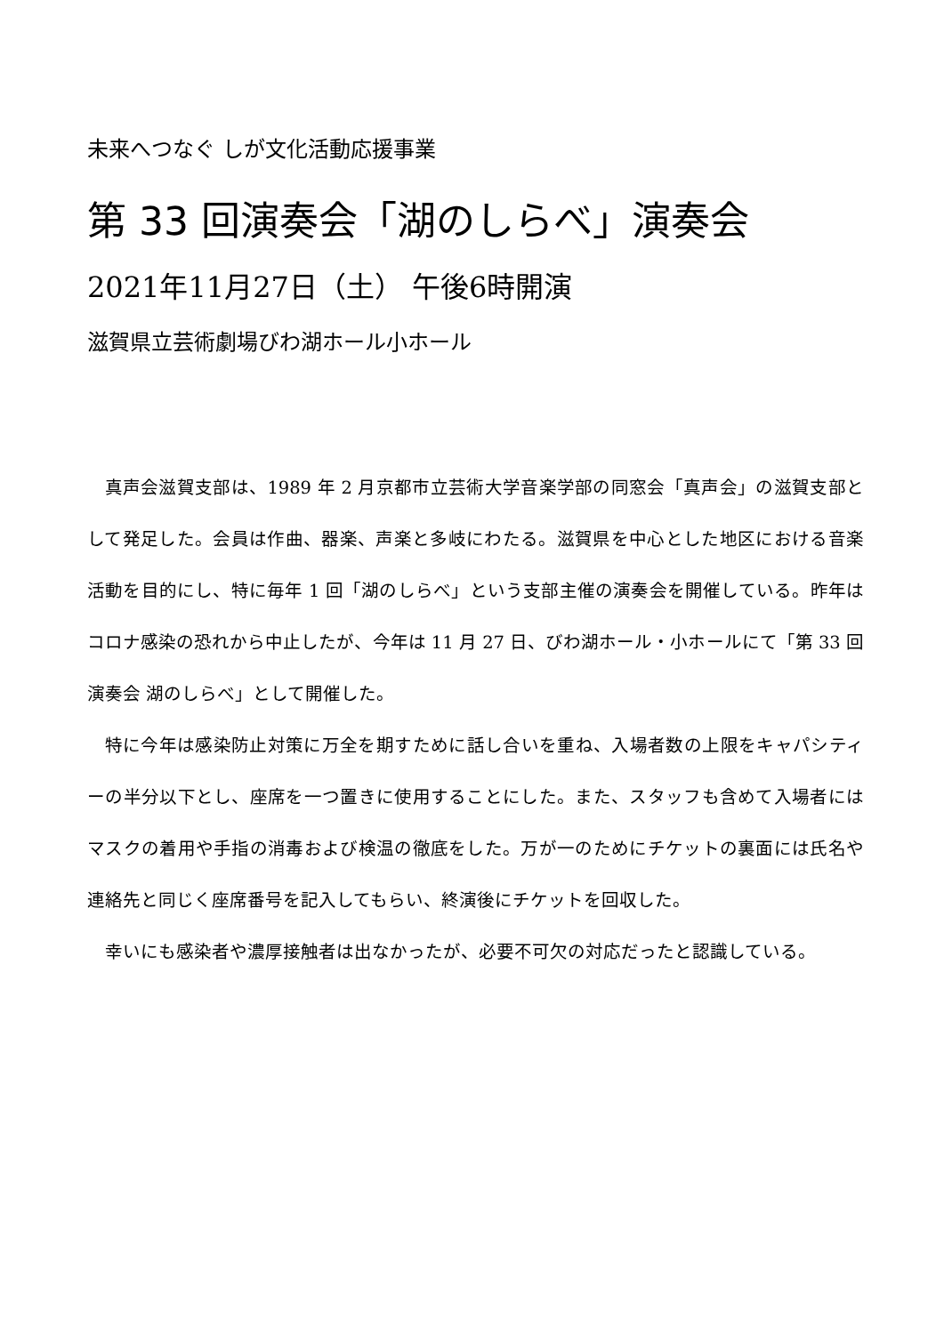未来へつなぐ しが文化活動応援事業
第 33 回演奏会「湖のしらべ」演奏会
2021年11月27日（土） 午後6時開演
滋賀県立芸術劇場びわ湖ホール小ホール
真声会滋賀支部は、1989 年 2 月京都市立芸術大学音楽学部の同窓会「真声会」の滋賀支部として発足した。会員は作曲、器楽、声楽と多岐にわたる。滋賀県を中心とした地区における音楽活動を目的にし、特に毎年 1 回「湖のしらべ」という支部主催の演奏会を開催している。昨年はコロナ感染の恐れから中止したが、今年は 11 月 27 日、びわ湖ホール・小ホールにて「第 33 回演奏会 湖のしらべ」として開催した。
特に今年は感染防止対策に万全を期すために話し合いを重ね、入場者数の上限をキャパシティーの半分以下とし、座席を一つ置きに使用することにした。また、スタッフも含めて入場者にはマスクの着用や手指の消毒および検温の徹底をした。万が一のためにチケットの裏面には氏名や連絡先と同じく座席番号を記入してもらい、終演後にチケットを回収した。
幸いにも感染者や濃厚接触者は出なかったが、必要不可欠の対応だったと認識している。